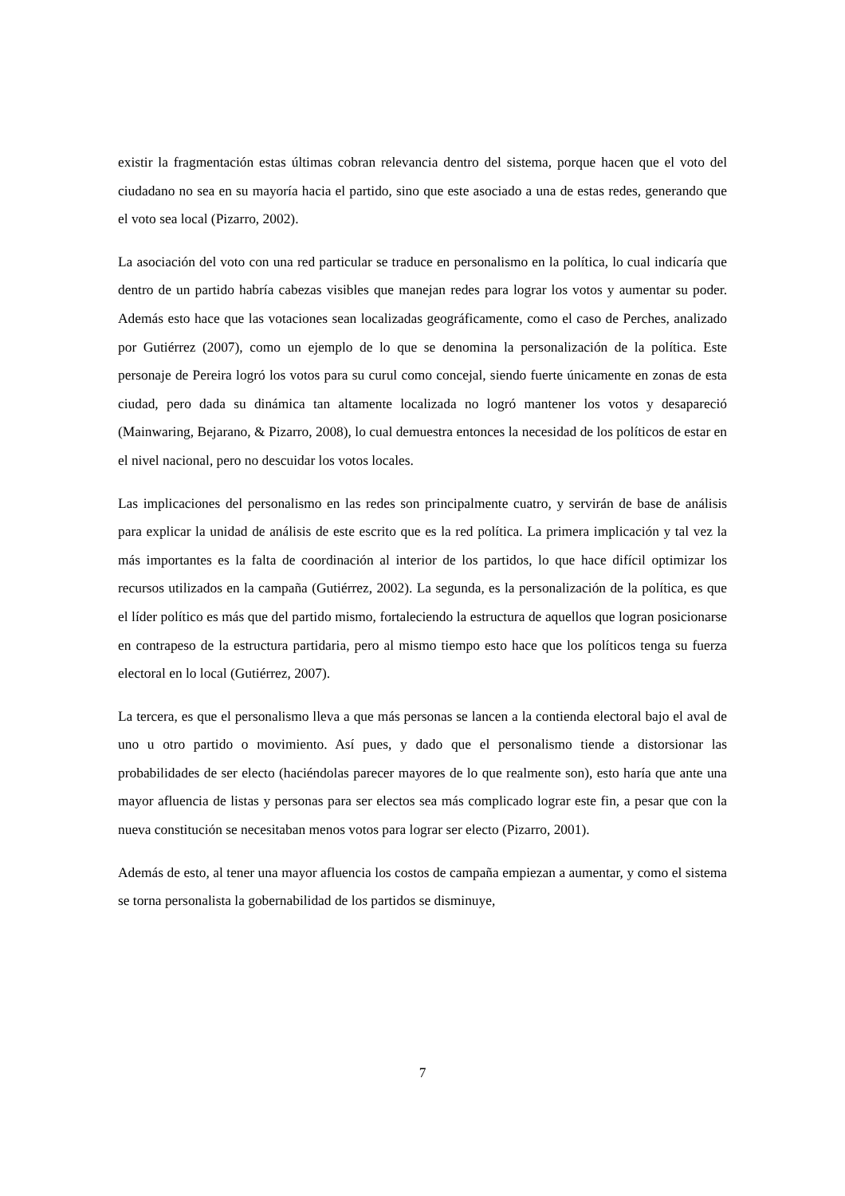existir la fragmentación estas últimas cobran relevancia dentro del sistema, porque hacen que el voto del ciudadano no sea en su mayoría hacia el partido, sino que este asociado a una de estas redes, generando que el voto sea local (Pizarro, 2002).
La asociación del voto con una red particular se traduce en personalismo en la política, lo cual indicaría que dentro de un partido habría cabezas visibles que manejan redes para lograr los votos y aumentar su poder. Además esto hace que las votaciones sean localizadas geográficamente, como el caso de Perches, analizado por Gutiérrez (2007), como un ejemplo de lo que se denomina la personalización de la política. Este personaje de Pereira logró los votos para su curul como concejal, siendo fuerte únicamente en zonas de esta ciudad, pero dada su dinámica tan altamente localizada no logró mantener los votos y desapareció (Mainwaring, Bejarano, & Pizarro, 2008), lo cual demuestra entonces la necesidad de los políticos de estar en el nivel nacional, pero no descuidar los votos locales.
Las implicaciones del personalismo en las redes son principalmente cuatro, y servirán de base de análisis para explicar la unidad de análisis de este escrito que es la red política. La primera implicación y tal vez la más importantes es la falta de coordinación al interior de los partidos, lo que hace difícil optimizar los recursos utilizados en la campaña (Gutiérrez, 2002). La segunda, es la personalización de la política, es que el líder político es más que del partido mismo, fortaleciendo la estructura de aquellos que logran posicionarse en contrapeso de la estructura partidaria, pero al mismo tiempo esto hace que los políticos tenga su fuerza electoral en lo local (Gutiérrez, 2007).
La tercera, es que el personalismo lleva a que más personas se lancen a la contienda electoral bajo el aval de uno u otro partido o movimiento. Así pues, y dado que el personalismo tiende a distorsionar las probabilidades de ser electo (haciéndolas parecer mayores de lo que realmente son), esto haría que ante una mayor afluencia de listas y personas para ser electos sea más complicado lograr este fin, a pesar que con la nueva constitución se necesitaban menos votos para lograr ser electo (Pizarro, 2001).
Además de esto, al tener una mayor afluencia los costos de campaña empiezan a aumentar, y como el sistema se torna personalista la gobernabilidad de los partidos se disminuye,
7